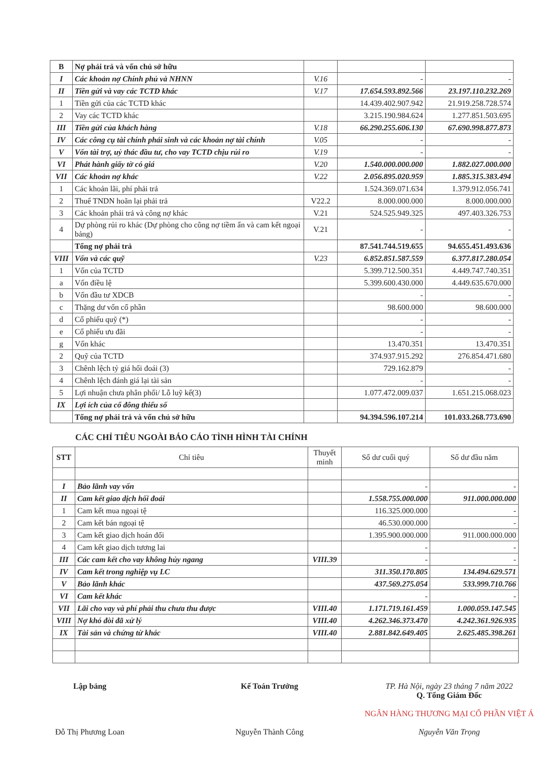| B | Nợ phải trả và vốn chủ sở hữu | | | |
| I | Các khoản nợ Chính phủ và NHNN | V.16 | - | - |
| II | Tiền gửi và vay các TCTD khác | V.17 | 17.654.593.892.566 | 23.197.110.232.269 |
| 1 | Tiền gửi của các TCTD khác | | 14.439.402.907.942 | 21.919.258.728.574 |
| 2 | Vay các TCTD khác | | 3.215.190.984.624 | 1.277.851.503.695 |
| III | Tiền gửi của khách hàng | V.18 | 66.290.255.606.130 | 67.690.998.877.873 |
| IV | Các công cụ tài chính phái sinh và các khoản nợ tài chính | V.05 | - | - |
| V | Vốn tài trợ, uỷ thác đầu tư, cho vay TCTD chịu rủi ro | V.19 | - | - |
| VI | Phát hành giấy tờ có giá | V.20 | 1.540.000.000.000 | 1.882.027.000.000 |
| VII | Các khoản nợ khác | V.22 | 2.056.895.020.959 | 1.885.315.383.494 |
| 1 | Các khoản lãi, phí phải trả | | 1.524.369.071.634 | 1.379.912.056.741 |
| 2 | Thuế TNDN hoãn lại phải trả | V22.2 | 8.000.000.000 | 8.000.000.000 |
| 3 | Các khoản phải trả và công nợ khác | V.21 | 524.525.949.325 | 497.403.326.753 |
| 4 | Dự phòng rủi ro khác (Dự phòng cho công nợ tiềm ẩn và cam kết ngoại bảng) | V.21 | - | - |
| | Tổng nợ phải trả | | 87.541.744.519.655 | 94.655.451.493.636 |
| VIII | Vốn và các quỹ | V.23 | 6.852.851.587.559 | 6.377.817.280.054 |
| 1 | Vốn của TCTD | | 5.399.712.500.351 | 4.449.747.740.351 |
| a | Vốn điều lệ | | 5.399.600.430.000 | 4.449.635.670.000 |
| b | Vốn đầu tư XDCB | | - | - |
| c | Thặng dư vốn cổ phần | | 98.600.000 | 98.600.000 |
| d | Cổ phiếu quỹ (*) | | - | - |
| e | Cổ phiếu ưu đãi | | - | - |
| g | Vốn khác | | 13.470.351 | 13.470.351 |
| 2 | Quỹ của TCTD | | 374.937.915.292 | 276.854.471.680 |
| 3 | Chênh lệch tỷ giá hối đoái (3) | | 729.162.879 | - |
| 4 | Chênh lệch đánh giá lại tài sản | | - | - |
| 5 | Lợi nhuận chưa phân phối/ Lỗ luỹ kế(3) | | 1.077.472.009.037 | 1.651.215.068.023 |
| IX | Lợi ích của cổ đông thiểu số | | | |
| | Tổng nợ phải trả và vốn chủ sở hữu | | 94.394.596.107.214 | 101.033.268.773.690 |
CÁC CHỈ TIÊU NGOÀI BÁO CÁO TÌNH HÌNH TÀI CHÍNH
| STT | Chỉ tiêu | Thuyết minh | Số dư cuối quý | Số dư đầu năm |
| --- | --- | --- | --- | --- |
| I | Bảo lãnh vay vốn | | - | - |
| II | Cam kết giao dịch hối đoái | | 1.558.755.000.000 | 911.000.000.000 |
| 1 | Cam kết mua ngoại tệ | | 116.325.000.000 | - |
| 2 | Cam kết bán ngoại tệ | | 46.530.000.000 | - |
| 3 | Cam kết giao dịch hoán đổi | | 1.395.900.000.000 | 911.000.000.000 |
| 4 | Cam kết giao dịch tương lai | | - | - |
| III | Các cam kết cho vay không hủy ngang | VIII.39 | - | - |
| IV | Cam kết trong nghiệp vụ LC | | 311.350.170.805 | 134.494.629.571 |
| V | Bảo lãnh khác | | 437.569.275.054 | 533.999.710.766 |
| VI | Cam kết khác | | - | - |
| VII | Lãi cho vay và phí phải thu chưa thu được | VIII.40 | 1.171.719.161.459 | 1.000.059.147.545 |
| VIII | Nợ khó đòi đã xử lý | VIII.40 | 4.262.346.373.470 | 4.242.361.926.935 |
| IX | Tài sản và chứng từ khác | VIII.40 | 2.881.842.649.405 | 2.625.485.398.261 |
Lập bảng
Đỗ Thị Phương Loan
Kế Toán Trưởng
Nguyễn Thành Công
TP. Hà Nội, ngày 23 tháng 7 năm 2022
Q. Tổng Giám Đốc
NGÂN HÀNG THƯƠNG MẠI CỔ PHẦN VIỆT Á
Nguyễn Văn Trọng